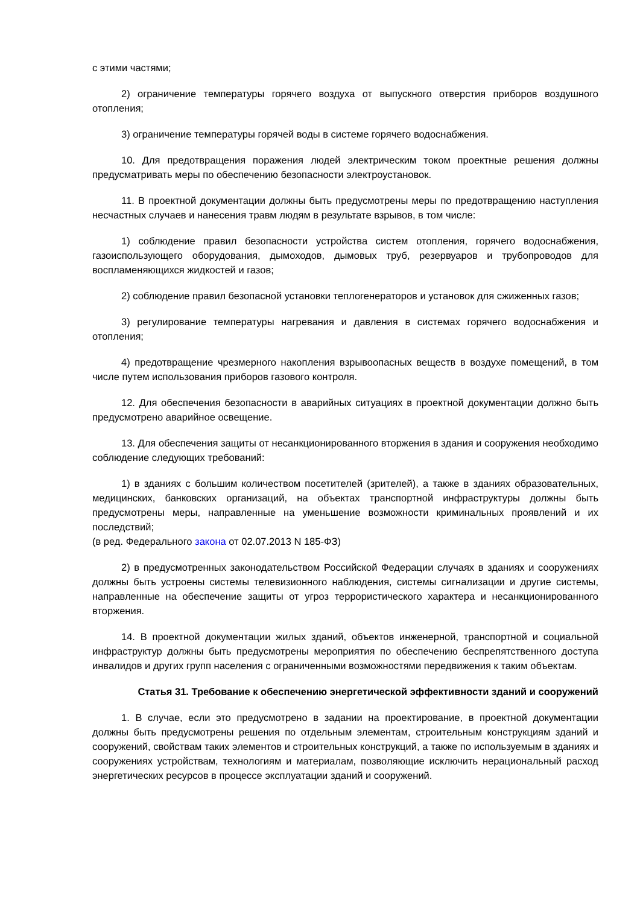с этими частями;
2) ограничение температуры горячего воздуха от выпускного отверстия приборов воздушного отопления;
3) ограничение температуры горячей воды в системе горячего водоснабжения.
10. Для предотвращения поражения людей электрическим током проектные решения должны предусматривать меры по обеспечению безопасности электроустановок.
11. В проектной документации должны быть предусмотрены меры по предотвращению наступления несчастных случаев и нанесения травм людям в результате взрывов, в том числе:
1) соблюдение правил безопасности устройства систем отопления, горячего водоснабжения, газоиспользующего оборудования, дымоходов, дымовых труб, резервуаров и трубопроводов для воспламеняющихся жидкостей и газов;
2) соблюдение правил безопасной установки теплогенераторов и установок для сжиженных газов;
3) регулирование температуры нагревания и давления в системах горячего водоснабжения и отопления;
4) предотвращение чрезмерного накопления взрывоопасных веществ в воздухе помещений, в том числе путем использования приборов газового контроля.
12. Для обеспечения безопасности в аварийных ситуациях в проектной документации должно быть предусмотрено аварийное освещение.
13. Для обеспечения защиты от несанкционированного вторжения в здания и сооружения необходимо соблюдение следующих требований:
1) в зданиях с большим количеством посетителей (зрителей), а также в зданиях образовательных, медицинских, банковских организаций, на объектах транспортной инфраструктуры должны быть предусмотрены меры, направленные на уменьшение возможности криминальных проявлений и их последствий;
(в ред. Федерального закона от 02.07.2013 N 185-ФЗ)
2) в предусмотренных законодательством Российской Федерации случаях в зданиях и сооружениях должны быть устроены системы телевизионного наблюдения, системы сигнализации и другие системы, направленные на обеспечение защиты от угроз террористического характера и несанкционированного вторжения.
14. В проектной документации жилых зданий, объектов инженерной, транспортной и социальной инфраструктур должны быть предусмотрены мероприятия по обеспечению беспрепятственного доступа инвалидов и других групп населения с ограниченными возможностями передвижения к таким объектам.
Статья 31. Требование к обеспечению энергетической эффективности зданий и сооружений
1. В случае, если это предусмотрено в задании на проектирование, в проектной документации должны быть предусмотрены решения по отдельным элементам, строительным конструкциям зданий и сооружений, свойствам таких элементов и строительных конструкций, а также по используемым в зданиях и сооружениях устройствам, технологиям и материалам, позволяющие исключить нерациональный расход энергетических ресурсов в процессе эксплуатации зданий и сооружений.